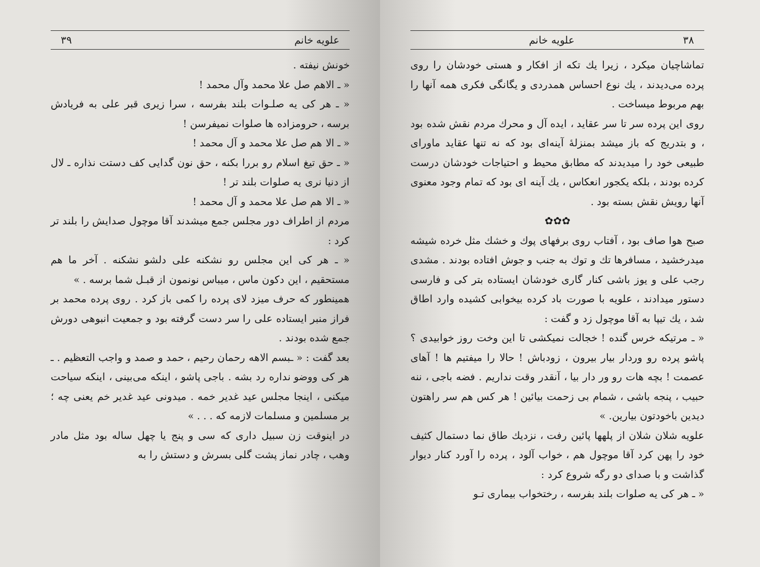علویه خانم ۳۹
خونش نیفته .
« ـ الاهم صل علا محمد وآل محمد !
« ـ هر کی یه صلـوات بلند بفرسه ، سرا زیری قبر علی به فریادش برسه ، حرومزاده ها صلوات نمیفرسن !
« ـ الا هم صل علا محمد و آل محمد !
« ـ حق تیغ اسلام رو بررا بکنه ، حق نون گدایی کف دستت نذاره ـ لال از دنیا نری یه صلوات بلند تر !
« ـ الا هم صل علا محمد و آل محمد !
مردم از اطراف دور مجلس جمع میشدند آقا موچول صدایش را بلند تر کرد :
« ـ هر کی این مجلس رو نشکنه علی دلشو نشکنه . آخر ما هم مستحقیم ، این دکون ماس ، میباس نونمون از قبـل شما برسه . »
همینطور که حرف میزد لای پرده را کمی باز کرد . روی پرده محمد بر فراز منبر ایستاده علی را سر دست گرفته بود و جمعیت انبوهی دورش جمع شده بودند .
بعد گفت : « ـبسم الاهه رحمان رحیم ، حمد و صمد و واجب التعظیم . ـ هر کی ووضو نداره رد بشه . باجی پاشو ، اینکه می‌بینی ، اینکه سیاحت میکنی ، اینجا مجلس عید غدیر خمه . میدونی عید غدیر خم یعنی چه ؛ بر مسلمین و مسلمات لازمه که . . . »
در اینوقت زن سبیل داری که سی و پنج یا چهل ساله بود مثل مادر وهب ، چادر نماز پشت گلی بسرش و دستش را به
۳۸ علویه خانم
تماشاچیان میکرد ، زیرا یك تکه از افکار و هستی خودشان را روی پرده می‌دیدند ، یك نوع احساس همدردی و یگانگی فکری همه آنها را بهم مربوط میساخت .
روی این پرده سر تا سر عقاید ، ایده آل و محرك مردم نقش شده بود ، و بتدریج که باز میشد بمنزلهٔ آینه‌ای بود که نه تنها عقاید ماورای طبیعی خود را میدیدند که مطابق محیط و احتیاجات خودشان درست کرده بودند ، بلکه یکجور انعکاس ، یك آینه ای بود که تمام وجود معنوی آنها رویش نقش بسته بود .
✿✿✿
صبح هوا صاف بود ، آفتاب روی برفهای پوك و خشك مثل خرده شیشه میدرخشید ، مسافرها تك و توك به جنب و جوش افتاده بودند . مشدی رجب علی و یوز باشی کنار گاری خودشان ایستاده بتر کی و فارسی دستور میدادند ، علویه با صورت باد کرده بیخوابی کشیده وارد اطاق شد ، یك تیپا به آقا موچول زد و گفت :
« ـ مرتیکه خرس گنده ! خجالت نمیکشی تا این وخت روز خوابیدی ؟ پاشو پرده رو وردار بیار بیرون ، زودباش ! حالا را میفتیم ها ! آهای عصمت ! بچه هات رو ور دار بیا ، آنقدر وقت نداریم . فضه باجی ، ننه حبیب ، پنجه باشی ، شمام بی زحمت بیائین ! هر کس هم سر راهتون دیدین باخودتون بیارین. »
علویه شلان شلان از پلهها پائین رفت ، نزدیك طاق نما دستمال کثیف خود را پهن کرد آقا موچول هم ، خواب آلود ، پرده را آورد کنار دیوار گذاشت و با صدای دو رگه شروع کرد :
« ـ هر کی یه صلوات بلند بفرسه ، رختخواب بیماری تـو